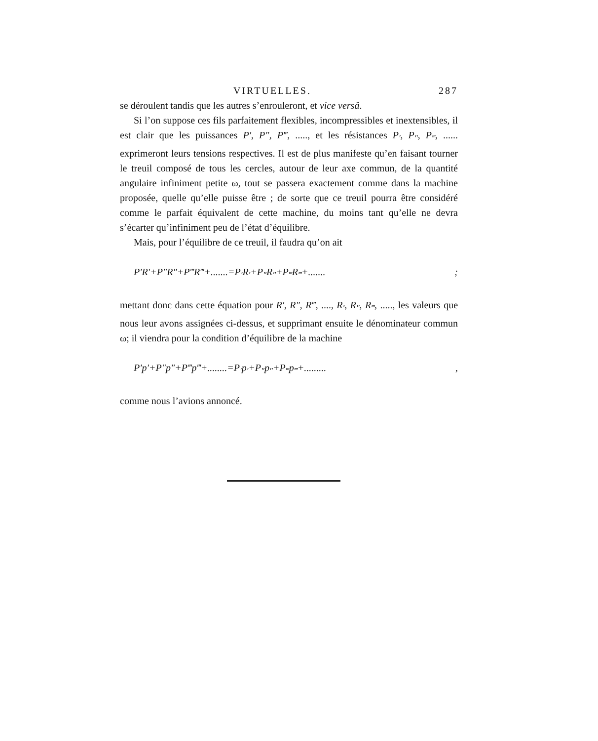VIRTUELLES. 287
se déroulent tandis que les autres s’enrouleront, et vice versâ.
Si l’on suppose ces fils parfaitement flexibles, incompressibles et inextensibles, il est clair que les puissances P′, P″, P‴, ....., et les résistances P<sub>′</sub>, P<sub>″</sub>, P<sub>‴</sub>, ...... exprimeront leurs tensions respectives. Il est de plus manifeste qu’en faisant tourner le treuil composé de tous les cercles, autour de leur axe commun, de la quantité angulaire infiniment petite ω, tout se passera exactement comme dans la machine proposée, quelle qu’elle puisse être ; de sorte que ce treuil pourra être considéré comme le parfait équivalent de cette machine, du moins tant qu’elle ne devra s’écarter qu’infiniment peu de l’état d’équilibre.
Mais, pour l’équilibre de ce treuil, il faudra qu’on ait
P′R′+P″R″+P‴R‴+.......=P<sub>′</sub>R<sub>′</sub>+P<sub>″</sub>R<sub>″</sub>+P<sub>‴</sub>R<sub>‴</sub>+.......;
mettant donc dans cette équation pour R′, R″, R‴, ...., R<sub>′</sub>, R<sub>″</sub>, R<sub>‴</sub>, ....., les valeurs que nous leur avons assignées ci-dessus, et supprimant ensuite le dénominateur commun ω; il viendra pour la condition d’équilibre de la machine
P′p′+P″p″+P‴p‴+........=P<sub>′</sub>p<sub>′</sub>+P<sub>″</sub>p<sub>″</sub>+P<sub>‴</sub>p<sub>‴</sub>+.........,
comme nous l’avions annoncé.